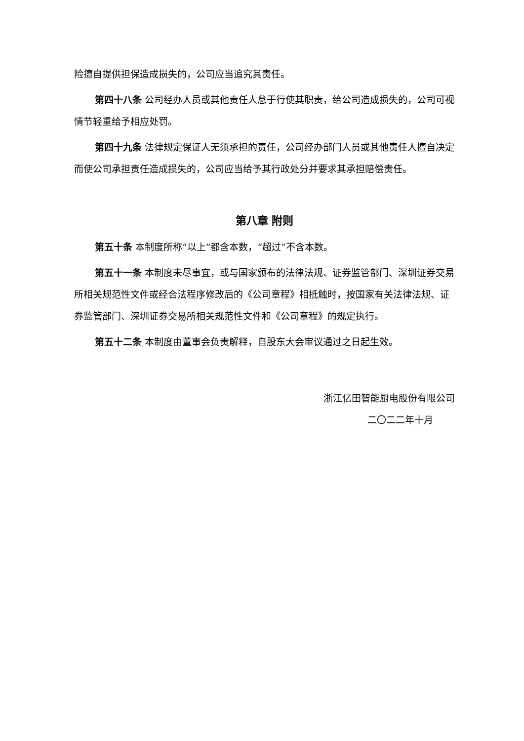险擅自提供担保造成损失的，公司应当追究其责任。
第四十八条 公司经办人员或其他责任人怠于行使其职责，给公司造成损失的，公司可视情节轻重给予相应处罚。
第四十九条 法律规定保证人无须承担的责任，公司经办部门人员或其他责任人擅自决定而使公司承担责任造成损失的，公司应当给予其行政处分并要求其承担赔偿责任。
第八章 附则
第五十条 本制度所称“以上”都含本数，“超过”不含本数。
第五十一条 本制度未尽事宜，或与国家颁布的法律法规、证券监管部门、深圳证券交易所相关规范性文件或经合法程序修改后的《公司章程》相抵触时，按国家有关法律法规、证券监管部门、深圳证券交易所相关规范性文件和《公司章程》的规定执行。
第五十二条 本制度由董事会负责解释，自股东大会审议通过之日起生效。
浙江亿田智能厨电股份有限公司
二〇二二年十月